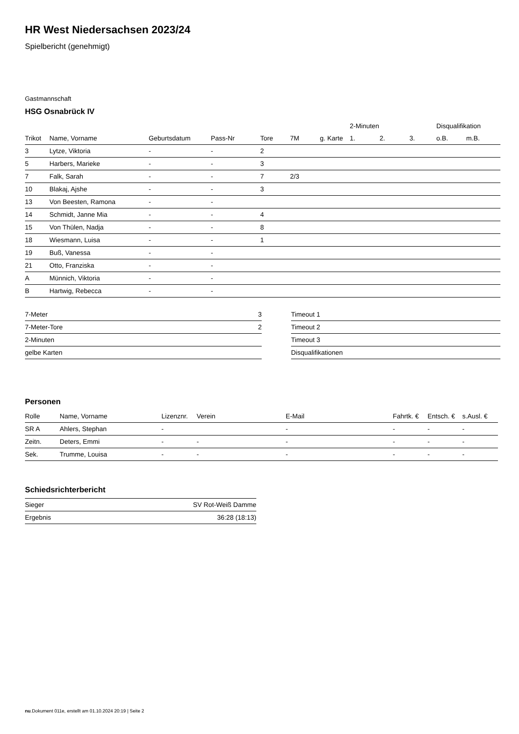HR West Niedersachsen 2023/24
Spielbericht (genehmigt)
Gastmannschaft
HSG Osnabrück IV
| | | | | | | | 2-Minuten | | | Disqualifikation | |
| --- | --- | --- | --- | --- | --- | --- | --- | --- | --- | --- | --- |
| Trikot | Name, Vorname | Geburtsdatum | Pass-Nr | Tore | 7M | g. Karte | 1. | 2. | 3. | o.B. | m.B. |
| 3 | Lytze, Viktoria | - | - | 2 | | | | | | | |
| 5 | Harbers, Marieke | - | - | 3 | | | | | | | |
| 7 | Falk, Sarah | - | - | 7 | 2/3 | | | | | | |
| 10 | Blakaj, Ajshe | - | - | 3 | | | | | | | |
| 13 | Von Beesten, Ramona | - | - | | | | | | | | |
| 14 | Schmidt, Janne Mia | - | - | 4 | | | | | | | |
| 15 | Von Thülen, Nadja | - | - | 8 | | | | | | | |
| 18 | Wiesmann, Luisa | - | - | 1 | | | | | | | |
| 19 | Buß, Vanessa | - | - | | | | | | | | |
| 21 | Otto, Franziska | - | - | | | | | | | | |
| A | Münnich, Viktoria | - | - | | | | | | | | |
| B | Hartwig, Rebecca | - | - | | | | | | | | |
| 7-Meter | 3 |
| 7-Meter-Tore | 2 |
| 2-Minuten | |
| gelbe Karten | |
| Timeout 1 |
| Timeout 2 |
| Timeout 3 |
| Disqualifikationen |
Personen
| Rolle | Name, Vorname | Lizenznr. | Verein | E-Mail | Fahrtk. € | Entsch. € | s.Ausl. € |
| --- | --- | --- | --- | --- | --- | --- | --- |
| SR A | Ahlers, Stephan | - | | - | - | - | - |
| Zeitn. | Deters, Emmi | - | - | - | - | - | - |
| Sek. | Trumme, Louisa | - | - | - | - | - | - |
Schiedsrichterbericht
| Sieger | SV Rot-Weiß Damme |
| Ergebnis | 36:28 (18:13) |
nu.Dokument 011e, erstellt am 01.10.2024 20:19 | Seite 2